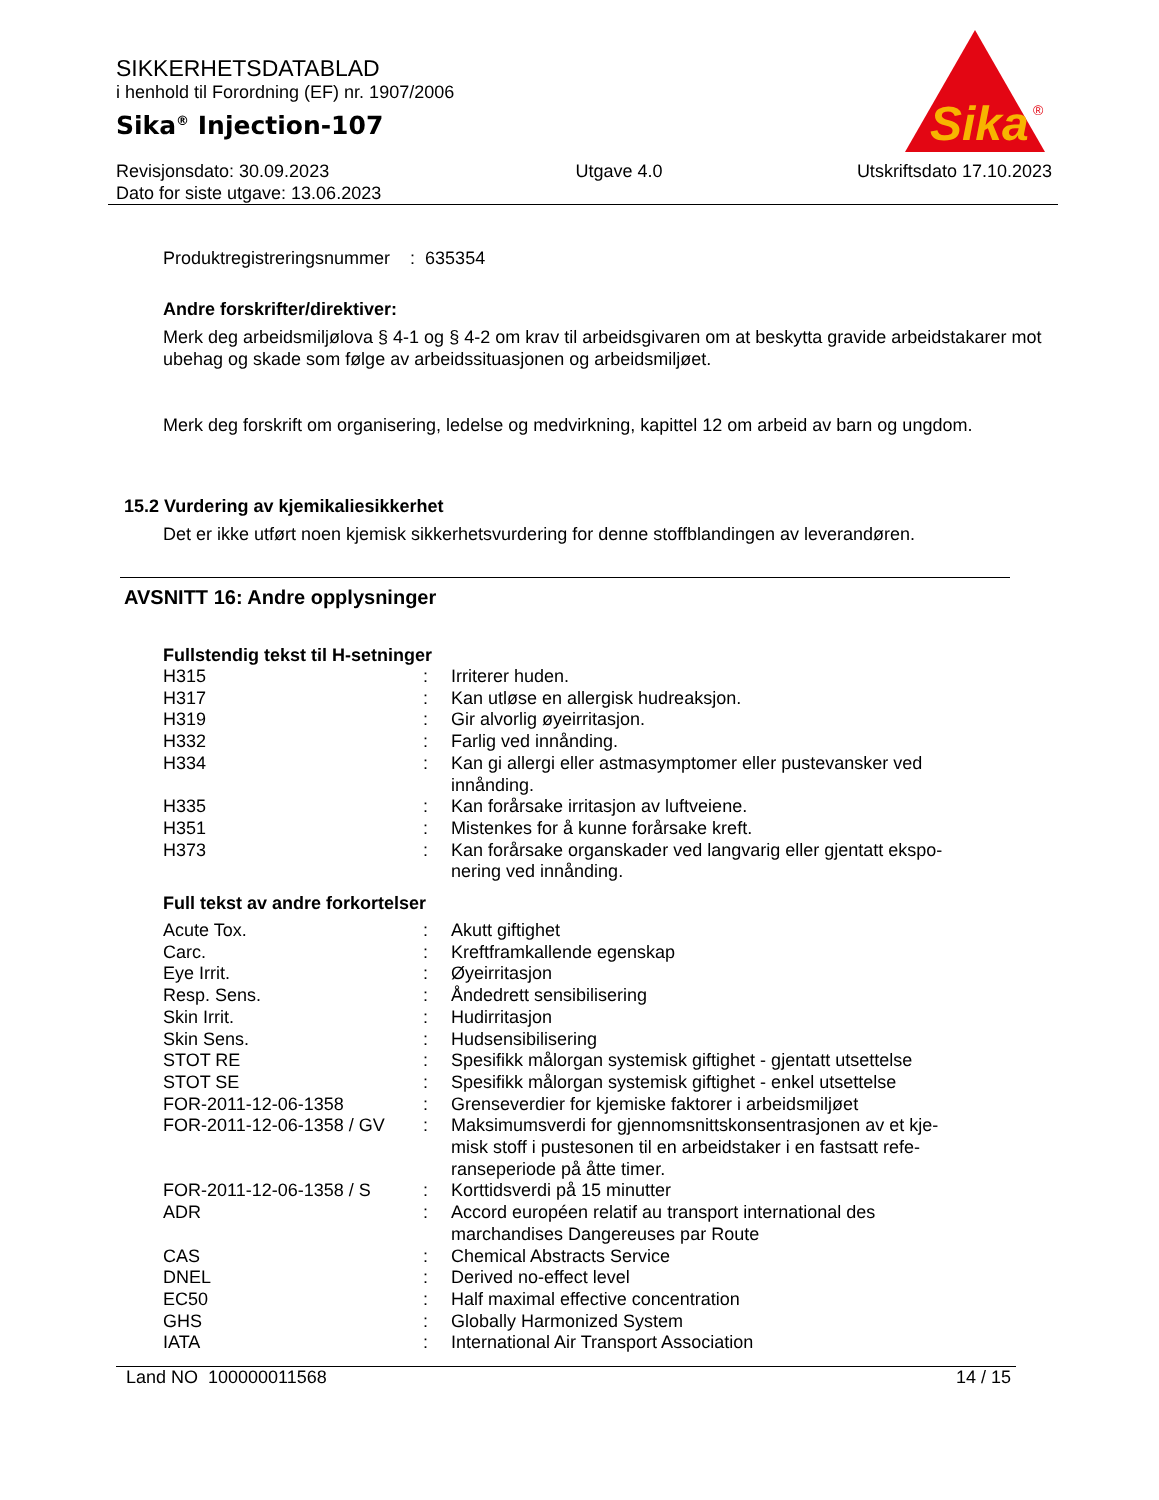SIKKERHETSDATABLAD
i henhold til Forordning (EF) nr. 1907/2006
Sika<sup>®</sup> Injection-107
Sika
®
Revisjonsdato: 30.09.2023
Dato for siste utgave: 13.06.2023
Utgave 4.0 Utskriftsdato 17.10.2023
Produktregistreringsnummer : 635354
Andre forskrifter/direktiver:
Merk deg arbeidsmiljølova § 4-1 og § 4-2 om krav til arbeidsgivaren om at beskytta gravide arbeidstakarer mot ubehag og skade som følge av arbeidssituasjonen og arbeidsmiljøet.
Merk deg forskrift om organisering, ledelse og medvirkning, kapittel 12 om arbeid av barn og ungdom.
15.2 Vurdering av kjemikaliesikkerhet
Det er ikke utført noen kjemisk sikkerhetsvurdering for denne stoffblandingen av leverandøren.
AVSNITT 16: Andre opplysninger
Fullstendig tekst til H-setninger
| H315 | : | Irriterer huden. |
| H317 | : | Kan utløse en allergisk hudreaksjon. |
| H319 | : | Gir alvorlig øyeirritasjon. |
| H332 | : | Farlig ved innånding. |
| H334 | : | Kan gi allergi eller astmasymptomer eller pustevansker ved innånding. |
| H335 | : | Kan forårsake irritasjon av luftveiene. |
| H351 | : | Mistenkes for å kunne forårsake kreft. |
| H373 | : | Kan forårsake organskader ved langvarig eller gjentatt ekspo-nering ved innånding. |
Full tekst av andre forkortelser
| Acute Tox. | : | Akutt giftighet |
| Carc. | : | Kreftframkallende egenskap |
| Eye Irrit. | : | Øyeirritasjon |
| Resp. Sens. | : | Åndedrett sensibilisering |
| Skin Irrit. | : | Hudirritasjon |
| Skin Sens. | : | Hudsensibilisering |
| STOT RE | : | Spesifikk målorgan systemisk giftighet - gjentatt utsettelse |
| STOT SE | : | Spesifikk målorgan systemisk giftighet - enkel utsettelse |
| FOR-2011-12-06-1358 | : | Grenseverdier for kjemiske faktorer i arbeidsmiljøet |
| FOR-2011-12-06-1358 / GV | : | Maksimumsverdi for gjennomsnittskonsentrasjonen av et kje-misk stoff i pustesonen til en arbeidstaker i en fastsatt refe-ranseperiode på åtte timer. |
| FOR-2011-12-06-1358 / S | : | Korttidsverdi på 15 minutter |
| ADR | : | Accord européen relatif au transport international des marchandises Dangereuses par Route |
| CAS | : | Chemical Abstracts Service |
| DNEL | : | Derived no-effect level |
| EC50 | : | Half maximal effective concentration |
| GHS | : | Globally Harmonized System |
| IATA | : | International Air Transport Association |
Land NO 100000011568 14 / 15